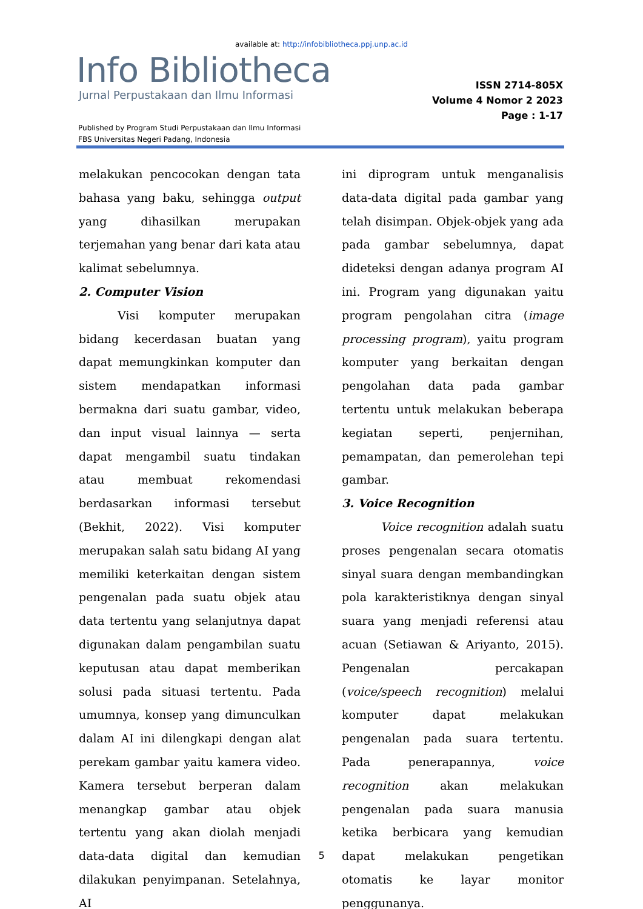available at: http://infobibliotheca.ppj.unp.ac.id
Info Bibliotheca
Jurnal Perpustakaan dan Ilmu Informasi
ISSN 2714-805X
Volume 4 Nomor 2 2023
Page : 1-17
Published by Program Studi Perpustakaan dan Ilmu Informasi
FBS Universitas Negeri Padang, Indonesia
melakukan pencocokan dengan tata bahasa yang baku, sehingga output yang dihasilkan merupakan terjemahan yang benar dari kata atau kalimat sebelumnya.
2. Computer Vision
Visi komputer merupakan bidang kecerdasan buatan yang dapat memungkinkan komputer dan sistem mendapatkan informasi bermakna dari suatu gambar, video, dan input visual lainnya — serta dapat mengambil suatu tindakan atau membuat rekomendasi berdasarkan informasi tersebut (Bekhit, 2022). Visi komputer merupakan salah satu bidang AI yang memiliki keterkaitan dengan sistem pengenalan pada suatu objek atau data tertentu yang selanjutnya dapat digunakan dalam pengambilan suatu keputusan atau dapat memberikan solusi pada situasi tertentu. Pada umumnya, konsep yang dimunculkan dalam AI ini dilengkapi dengan alat perekam gambar yaitu kamera video. Kamera tersebut berperan dalam menangkap gambar atau objek tertentu yang akan diolah menjadi data-data digital dan kemudian dilakukan penyimpanan. Setelahnya, AI
ini diprogram untuk menganalisis data-data digital pada gambar yang telah disimpan. Objek-objek yang ada pada gambar sebelumnya, dapat dideteksi dengan adanya program AI ini. Program yang digunakan yaitu program pengolahan citra (image processing program), yaitu program komputer yang berkaitan dengan pengolahan data pada gambar tertentu untuk melakukan beberapa kegiatan seperti, penjernihan, pemampatan, dan pemerolehan tepi gambar.
3. Voice Recognition
Voice recognition adalah suatu proses pengenalan secara otomatis sinyal suara dengan membandingkan pola karakteristiknya dengan sinyal suara yang menjadi referensi atau acuan (Setiawan & Ariyanto, 2015). Pengenalan percakapan (voice/speech recognition) melalui komputer dapat melakukan pengenalan pada suara tertentu. Pada penerapannya, voice recognition akan melakukan pengenalan pada suara manusia ketika berbicara yang kemudian dapat melakukan pengetikan otomatis ke layar monitor penggunanya.
5